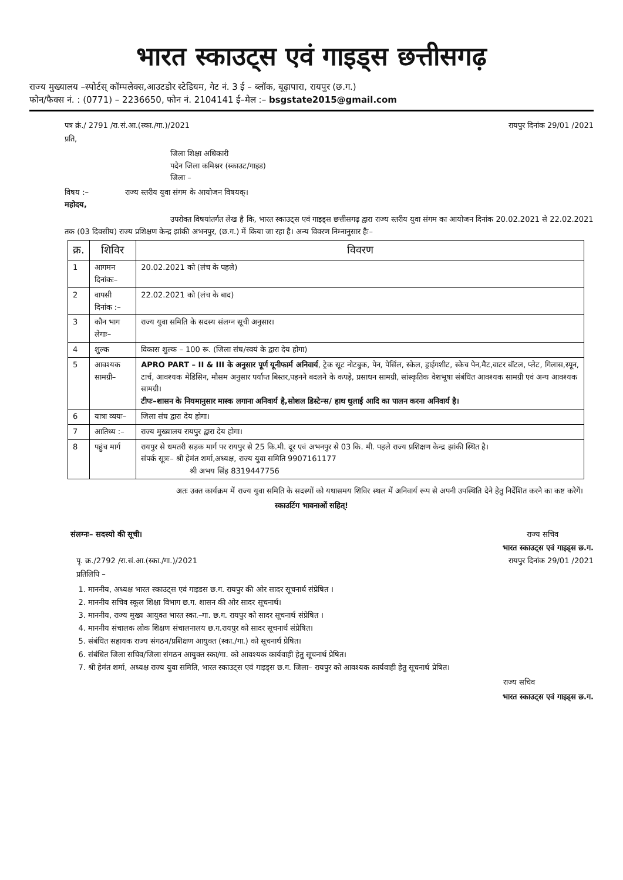भारत स्काउट्स एवं गाइड्स छत्तीसगढ़
राज्य मुख्यालय –स्पोर्टस् कॉम्पलेक्स,आउटडोर स्टेडियम, गेट नं. 3 ई – ब्लॉक, बूढ़ापारा, रायपुर (छ.ग.)
फोन/फैक्स नं. : (0771) – 2236650, फोन नं. 2104141 ई–मेल :– bsgstate2015@gmail.com
पत्र क्रं./ 2791 /रा.सं.आ.(स्का./गा.)/2021 रायपुर दिनांक 29/01 /2021
प्रति,
जिला शिक्षा अधिकारी
पदेन जिला कमिश्नर (स्काउट/गाइड)
जिला –
विषय :– राज्य स्तरीय युवा संगम के आयोजन विषयक्।
महोदय,
उपरोक्त विषयांतर्गत लेख है कि, भारत स्काउट्स एवं गाइड्स छत्तीसगढ़ द्वारा राज्य स्तरीय युवा संगम का आयोजन दिनांक 20.02.2021 से 22.02.2021 तक (03 दिवसीय) राज्य प्रशिक्षण केन्द्र झांकी अभनपुर, (छ.ग.) में किया जा रहा है। अन्य विवरण निम्नानुसार हैः–
| क्र. | शिविर | विवरण |
| --- | --- | --- |
| 1 | आगमन दिनांकः– | 20.02.2021 को (लंच के पहले) |
| 2 | वापसी दिनांक :– | 22.02.2021 को (लंच के बाद) |
| 3 | कौन भाग लेगाः– | राज्य युवा समिति के सदस्य संलग्न सूची अनुसार। |
| 4 | शुल्क | विकास शुल्क – 100 रू. (जिला संघ/स्वयं के द्वारा देय होगा) |
| 5 | आवश्यक सामग्री– | APRO PART – II & III के अनुसार पूर्ण यूनीफार्म अनिवार्य , ट्रेक सूट नोटबुक, पेन, पेसिंल, स्केल, ड्राईगशीट, स्केच पेन,मैट,वाटर बॉटल, प्लेट, गिलास,स्पून, टार्च, आवश्यक मेडिसिन, मौसम अनुसार पर्याप्त बिस्तर,पहनने बदलने के कपड़े, प्रसाधन सामग्री, सांस्कृतिक वेशभूषा संबंधित आवश्यक सामग्री एवं अन्य आवश्यक सामग्री। टीपः–शासन के नियमानुसार मास्क लगाना अनिवार्य है,सोशल डिस्टेन्स/ हाथ धुलाई आदि का पालन करना अनिवार्य है। |
| 6 | यात्रा व्ययः– | जिला संघ द्वारा देय होगा। |
| 7 | आतिथ्य :– | राज्य मुख्यालय रायपुर द्वारा देय होगा। |
| 8 | पहुंच मार्ग | रायपुर से धमतरी सड़क मार्ग पर रायपुर से 25 कि.मी. दूर एवं अभनपुर से 03 कि. मी. पहले राज्य प्रशिक्षण केन्द्र झांकी स्थित है। संपर्क सूत्रः– श्री हेमंत शर्मा,अध्यक्ष, राज्य युवा समिति 9907161177 श्री अभय सिंह 8319447756 |
अतः उक्त कार्यक्रम में राज्य युवा समिति के सदस्यों को यथासमय शिविर स्थल में अनिवार्य रूप से अपनी उपस्थिति देने हेतु निर्देशित करने का कष्ट करेगें।
स्काउटिंग भावनाओं सहित्!
संलग्नः– सदस्यो की सूची। राज्य सचिव
भारत स्काउट्स एवं गाइड्स छ.ग.
पृ. क्र./2792 /रा.सं.आ.(स्का./गा.)/2021 रायपुर दिनांक 29/01 /2021
प्रतिलिपि –
1. माननीय, अध्यक्ष भारत स्काउट्स एवं गाइडस छ.ग. रायपुर की ओर सादर सूचनार्थ संप्रेषित ।
2. माननीय सचिव स्कूल शिक्षा विभाग छ.ग. शासन की ओर सादर सूचनार्थ।
3. माननीय, राज्य मुख्य आयुक्त भारत स्का.–गा. छ.ग. रायपुर को सादर सूचनार्थ संप्रेषित ।
4. माननीय संचालक लोक शिक्षण संचालनालय छ.ग.रायपुर को सादर सूचनार्थ संप्रेषित।
5. संबंधित सहायक राज्य संगठन/प्रशिक्षण आयुक्त (स्का./गा.) को सूचनार्थ प्रेषित।
6. संबंधित जिला सचिव/जिला संगठन आयुक्त स्का/गा. को आवश्यक कार्यवाही हेतु सूचनार्थ प्रेषित।
7. श्री हेमंत शर्मा, अध्यक्ष राज्य युवा समिति, भारत स्काउट्स एवं गाइड्स छ.ग. जिला– रायपुर को आवश्यक कार्यवाही हेतु सूचनार्थ प्रेषित।
राज्य सचिव
भारत स्काउट्स एवं गाइड्स छ.ग.